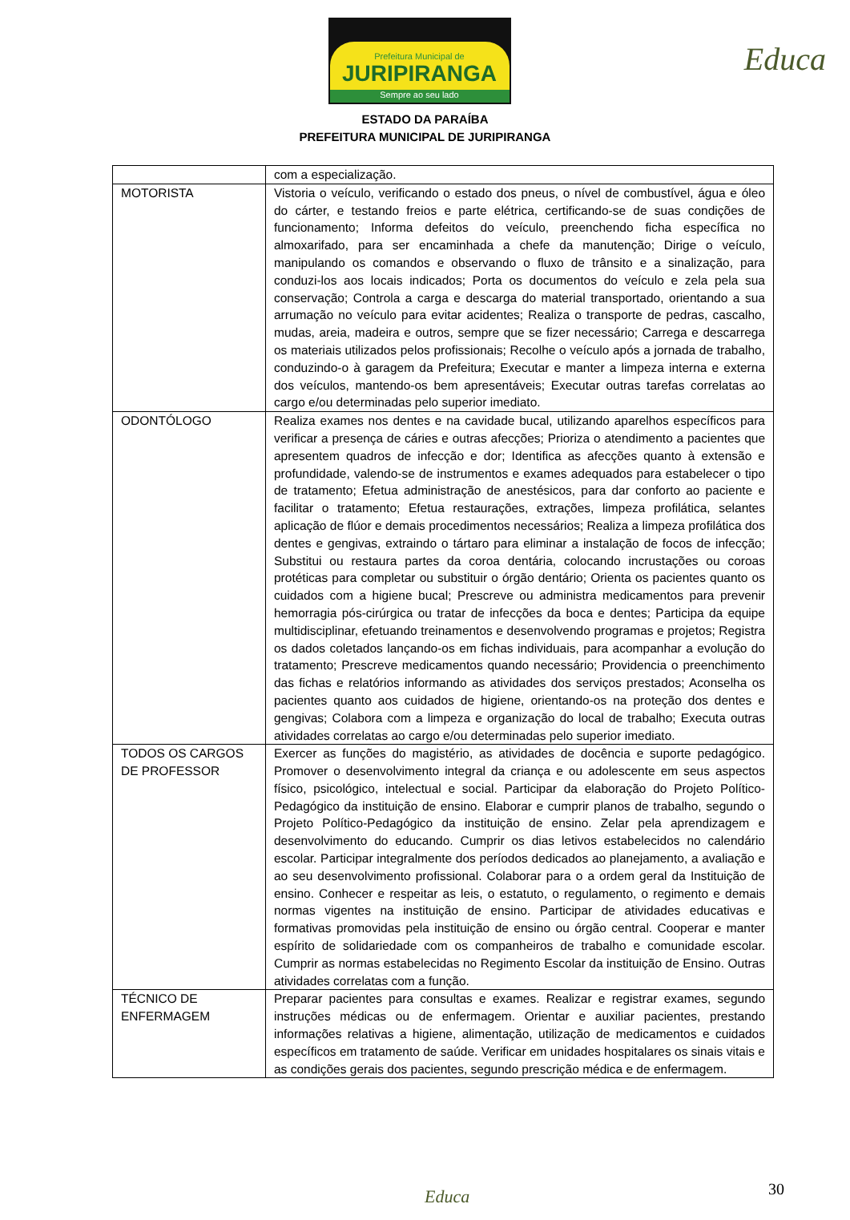Prefeitura Municipal de
JURIPIRANGA
Sempre ao seu lado
Educa
ESTADO DA PARAÍBA
PREFEITURA MUNICIPAL DE JURIPIRANGA
| | com a especialização. |
| MOTORISTA | Vistoria o veículo, verificando o estado dos pneus, o nível de combustível, água e óleo do cárter, e testando freios e parte elétrica, certificando-se de suas condições de funcionamento; Informa defeitos do veículo, preenchendo ficha específica no almoxarifado, para ser encaminhada a chefe da manutenção; Dirige o veículo, manipulando os comandos e observando o fluxo de trânsito e a sinalização, para conduzi-los aos locais indicados; Porta os documentos do veículo e zela pela sua conservação; Controla a carga e descarga do material transportado, orientando a sua arrumação no veículo para evitar acidentes; Realiza o transporte de pedras, cascalho, mudas, areia, madeira e outros, sempre que se fizer necessário; Carrega e descarrega os materiais utilizados pelos profissionais; Recolhe o veículo após a jornada de trabalho, conduzindo-o à garagem da Prefeitura; Executar e manter a limpeza interna e externa dos veículos, mantendo-os bem apresentáveis; Executar outras tarefas correlatas ao cargo e/ou determinadas pelo superior imediato. |
| ODONTÓLOGO | Realiza exames nos dentes e na cavidade bucal, utilizando aparelhos específicos para verificar a presença de cáries e outras afecções; Prioriza o atendimento a pacientes que apresentem quadros de infecção e dor; Identifica as afecções quanto à extensão e profundidade, valendo-se de instrumentos e exames adequados para estabelecer o tipo de tratamento; Efetua administração de anestésicos, para dar conforto ao paciente e facilitar o tratamento; Efetua restaurações, extrações, limpeza profilática, selantes aplicação de flúor e demais procedimentos necessários; Realiza a limpeza profilática dos dentes e gengivas, extraindo o tártaro para eliminar a instalação de focos de infecção; Substitui ou restaura partes da coroa dentária, colocando incrustações ou coroas protéticas para completar ou substituir o órgão dentário; Orienta os pacientes quanto os cuidados com a higiene bucal; Prescreve ou administra medicamentos para prevenir hemorragia pós-cirúrgica ou tratar de infecções da boca e dentes; Participa da equipe multidisciplinar, efetuando treinamentos e desenvolvendo programas e projetos; Registra os dados coletados lançando-os em fichas individuais, para acompanhar a evolução do tratamento; Prescreve medicamentos quando necessário; Providencia o preenchimento das fichas e relatórios informando as atividades dos serviços prestados; Aconselha os pacientes quanto aos cuidados de higiene, orientando-os na proteção dos dentes e gengivas; Colabora com a limpeza e organização do local de trabalho; Executa outras atividades correlatas ao cargo e/ou determinadas pelo superior imediato. |
| TODOS OS CARGOS DE PROFESSOR | Exercer as funções do magistério, as atividades de docência e suporte pedagógico. Promover o desenvolvimento integral da criança e ou adolescente em seus aspectos físico, psicológico, intelectual e social. Participar da elaboração do Projeto Político-Pedagógico da instituição de ensino. Elaborar e cumprir planos de trabalho, segundo o Projeto Político-Pedagógico da instituição de ensino. Zelar pela aprendizagem e desenvolvimento do educando. Cumprir os dias letivos estabelecidos no calendário escolar. Participar integralmente dos períodos dedicados ao planejamento, a avaliação e ao seu desenvolvimento profissional. Colaborar para o a ordem geral da Instituição de ensino. Conhecer e respeitar as leis, o estatuto, o regulamento, o regimento e demais normas vigentes na instituição de ensino. Participar de atividades educativas e formativas promovidas pela instituição de ensino ou órgão central. Cooperar e manter espírito de solidariedade com os companheiros de trabalho e comunidade escolar. Cumprir as normas estabelecidas no Regimento Escolar da instituição de Ensino. Outras atividades correlatas com a função. |
| TÉCNICO DE ENFERMAGEM | Preparar pacientes para consultas e exames. Realizar e registrar exames, segundo instruções médicas ou de enfermagem. Orientar e auxiliar pacientes, prestando informações relativas a higiene, alimentação, utilização de medicamentos e cuidados específicos em tratamento de saúde. Verificar em unidades hospitalares os sinais vitais e as condições gerais dos pacientes, segundo prescrição médica e de enfermagem. |
30 Educa